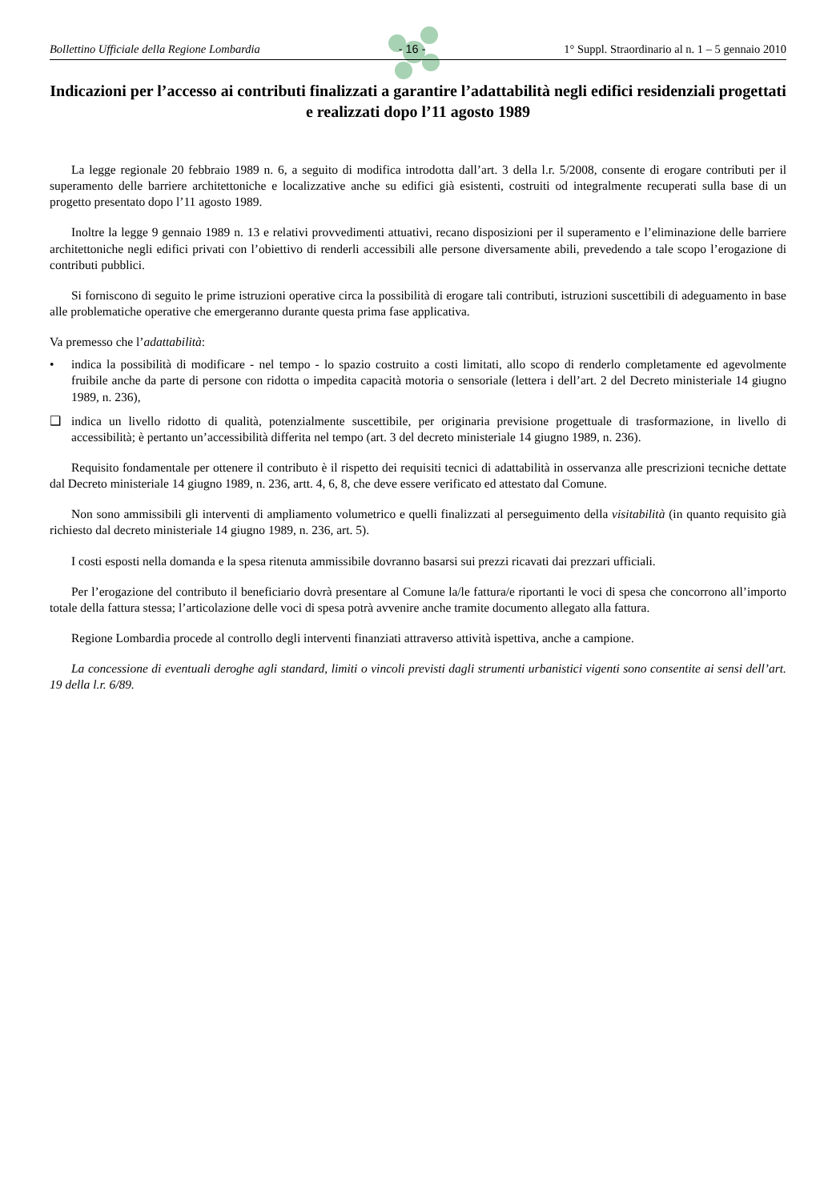Bollettino Ufficiale della Regione Lombardia - 16 - 1° Suppl. Straordinario al n. 1 – 5 gennaio 2010
Indicazioni per l’accesso ai contributi finalizzati a garantire l’adattabilità negli edifici residenziali progettati e realizzati dopo l’11 agosto 1989
La legge regionale 20 febbraio 1989 n. 6, a seguito di modifica introdotta dall’art. 3 della l.r. 5/2008, consente di erogare contributi per il superamento delle barriere architettoniche e localizzative anche su edifici già esistenti, costruiti od integralmente recuperati sulla base di un progetto presentato dopo l’11 agosto 1989.
Inoltre la legge 9 gennaio 1989 n. 13 e relativi provvedimenti attuativi, recano disposizioni per il superamento e l’eliminazione delle barriere architettoniche negli edifici privati con l’obiettivo di renderli accessibili alle persone diversamente abili, prevedendo a tale scopo l’erogazione di contributi pubblici.
Si forniscono di seguito le prime istruzioni operative circa la possibilità di erogare tali contributi, istruzioni suscettibili di adeguamento in base alle problematiche operative che emergeranno durante questa prima fase applicativa.
Va premesso che l’adattabilità:
• indica la possibilità di modificare - nel tempo - lo spazio costruito a costi limitati, allo scopo di renderlo completamente ed agevolmente fruibile anche da parte di persone con ridotta o impedita capacità motoria o sensoriale (lettera i dell’art. 2 del Decreto ministeriale 14 giugno 1989, n. 236),
❑ indica un livello ridotto di qualità, potenzialmente suscettibile, per originaria previsione progettuale di trasformazione, in livello di accessibilità; è pertanto un’accessibilità differita nel tempo (art. 3 del decreto ministeriale 14 giugno 1989, n. 236).
Requisito fondamentale per ottenere il contributo è il rispetto dei requisiti tecnici di adattabilità in osservanza alle prescrizioni tecniche dettate dal Decreto ministeriale 14 giugno 1989, n. 236, artt. 4, 6, 8, che deve essere verificato ed attestato dal Comune.
Non sono ammissibili gli interventi di ampliamento volumetrico e quelli finalizzati al perseguimento della visitabilità (in quanto requisito già richiesto dal decreto ministeriale 14 giugno 1989, n. 236, art. 5).
I costi esposti nella domanda e la spesa ritenuta ammissibile dovranno basarsi sui prezzi ricavati dai prezzari ufficiali.
Per l’erogazione del contributo il beneficiario dovrà presentare al Comune la/le fattura/e riportanti le voci di spesa che concorrono all’importo totale della fattura stessa; l’articolazione delle voci di spesa potrà avvenire anche tramite documento allegato alla fattura.
Regione Lombardia procede al controllo degli interventi finanziati attraverso attività ispettiva, anche a campione.
La concessione di eventuali deroghe agli standard, limiti o vincoli previsti dagli strumenti urbanistici vigenti sono consentite ai sensi dell’art. 19 della l.r. 6/89.